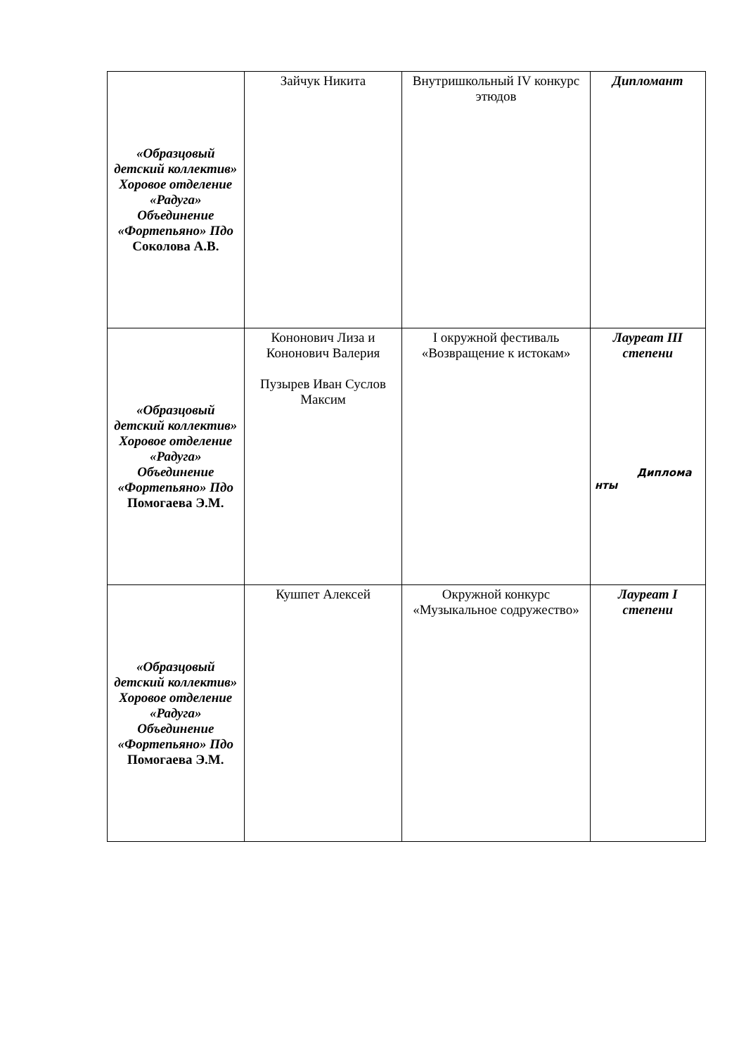| «Образцовый детский коллектив» Хоровое отделение «Радуга» Объединение «Фортепьяно» Пдо Соколова А.В. | Зайчук Никита | Внутришкольный IV конкурс этюдов | Дипломант |
| «Образцовый детский коллектив» Хоровое отделение «Радуга» Объединение «Фортепьяно» Пдо Помогаева Э.М. | Кононович Лиза и Кононович Валерия Пузырев Иван Суслов Максим | I окружной фестиваль «Возвращение к истокам» | Лауреат III степени Диплома нты |
| «Образцовый детский коллектив» Хоровое отделение «Радуга» Объединение «Фортепьяно» Пдо Помогаева Э.М. | Кушпет Алексей | Окружной конкурс «Музыкальное содружество» | Лауреат I степени |